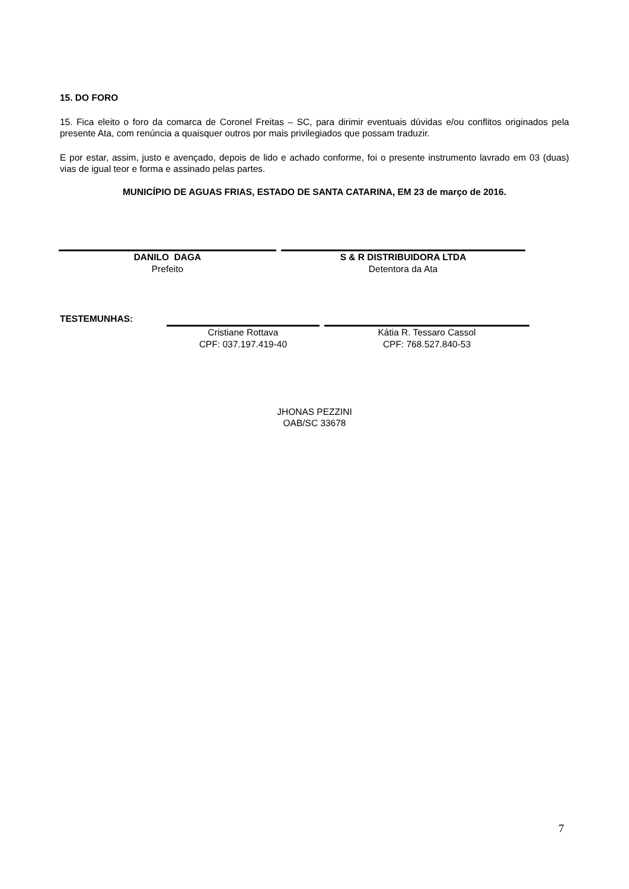15. DO FORO
15. Fica eleito o foro da comarca de Coronel Freitas – SC, para dirimir eventuais dúvidas e/ou conflitos originados pela presente Ata, com renúncia a quaisquer outros por mais privilegiados que possam traduzir.
E por estar, assim, justo e avençado, depois de lido e achado conforme, foi o presente instrumento lavrado em 03 (duas) vias de igual teor e forma e assinado pelas partes.
MUNICÍPIO DE AGUAS FRIAS, ESTADO DE SANTA CATARINA, EM 23 de março de 2016.
DANILO DAGA
Prefeito
S & R DISTRIBUIDORA LTDA
Detentora da Ata
TESTEMUNHAS:
Cristiane Rottava
CPF: 037.197.419-40
Kátia R. Tessaro Cassol
CPF: 768.527.840-53
JHONAS PEZZINI
OAB/SC 33678
7